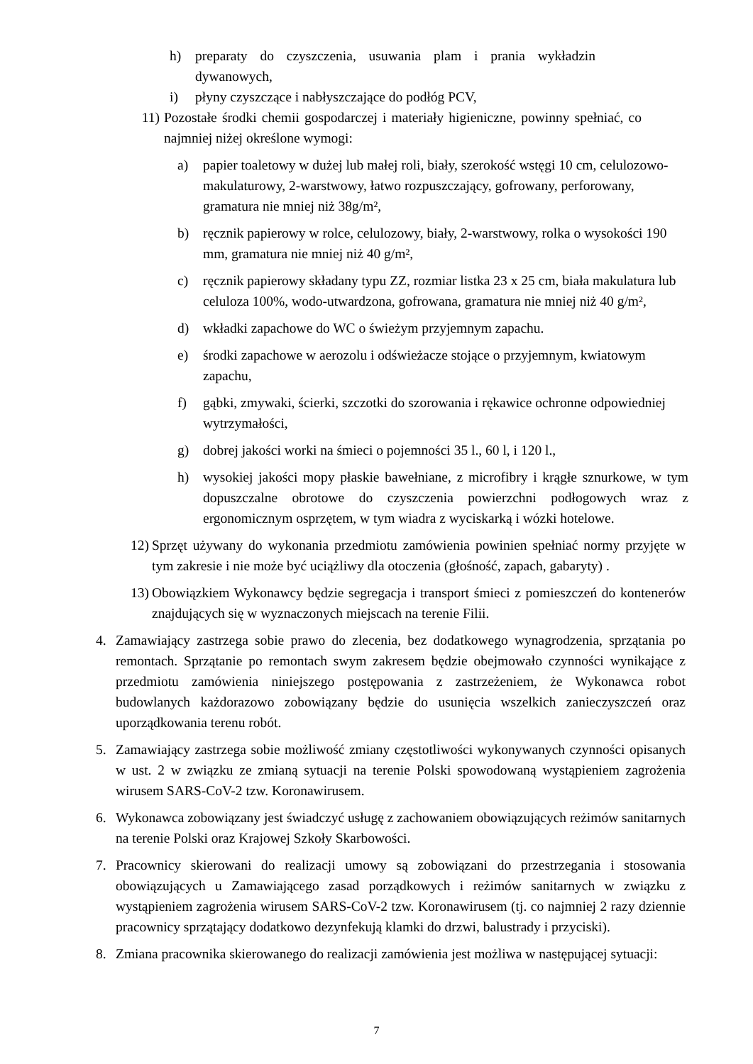h) preparaty do czyszczenia, usuwania plam i prania wykładzin dywanowych,
i) płyny czyszczące i nabłyszczające do podłóg PCV,
11) Pozostałe środki chemii gospodarczej i materiały higieniczne, powinny spełniać, co najmniej niżej określone wymogi:
a) papier toaletowy w dużej lub małej roli, biały, szerokość wstęgi 10 cm, celulozowo-makulaturowy, 2-warstwowy, łatwo rozpuszczający, gofrowany, perforowany, gramatura nie mniej niż 38g/m²,
b) ręcznik papierowy w rolce, celulozowy, biały, 2-warstwowy, rolka o wysokości 190 mm, gramatura nie mniej niż 40 g/m²,
c) ręcznik papierowy składany typu ZZ, rozmiar listka 23 x 25 cm, biała makulatura lub celuloza 100%, wodo-utwardzona, gofrowana, gramatura nie mniej niż 40 g/m²,
d) wkładki zapachowe do WC o świeżym przyjemnym zapachu.
e) środki zapachowe w aerozolu i odświeżacze stojące o przyjemnym, kwiatowym zapachu,
f) gąbki, zmywaki, ścierki, szczotki do szorowania i rękawice ochronne odpowiedniej wytrzymałości,
g) dobrej jakości worki na śmieci o pojemności 35 l., 60 l, i 120 l.,
h) wysokiej jakości mopy płaskie bawełniane, z microfibry i krągłe sznurkowe, w tym dopuszczalne obrotowe do czyszczenia powierzchni podłogowych wraz z ergonomicznym osprzętem, w tym wiadra z wyciskarką i wózki hotelowe.
12) Sprzęt używany do wykonania przedmiotu zamówienia powinien spełniać normy przyjęte w tym zakresie i nie może być uciążliwy dla otoczenia (głośność, zapach, gabaryty) .
13) Obowiązkiem Wykonawcy będzie segregacja i transport śmieci z pomieszczeń do kontenerów znajdujących się w wyznaczonych miejscach na terenie Filii.
4. Zamawiający zastrzega sobie prawo do zlecenia, bez dodatkowego wynagrodzenia, sprzątania po remontach. Sprzątanie po remontach swym zakresem będzie obejmowało czynności wynikające z przedmiotu zamówienia niniejszego postępowania z zastrzeżeniem, że Wykonawca robot budowlanych każdorazowo zobowiązany będzie do usunięcia wszelkich zanieczyszczeń oraz uporządkowania terenu robót.
5. Zamawiający zastrzega sobie możliwość zmiany częstotliwości wykonywanych czynności opisanych w ust. 2 w związku ze zmianą sytuacji na terenie Polski spowodowaną wystąpieniem zagrożenia wirusem SARS-CoV-2 tzw. Koronawirusem.
6. Wykonawca zobowiązany jest świadczyć usługę z zachowaniem obowiązujących reżimów sanitarnych na terenie Polski oraz Krajowej Szkoły Skarbowości.
7. Pracownicy skierowani do realizacji umowy są zobowiązani do przestrzegania i stosowania obowiązujących u Zamawiającego zasad porządkowych i reżimów sanitarnych w związku z wystąpieniem zagrożenia wirusem SARS-CoV-2 tzw. Koronawirusem (tj. co najmniej 2 razy dziennie pracownicy sprzątający dodatkowo dezynfekują klamki do drzwi, balustrady i przyciski).
8. Zmiana pracownika skierowanego do realizacji zamówienia jest możliwa w następującej sytuacji:
7